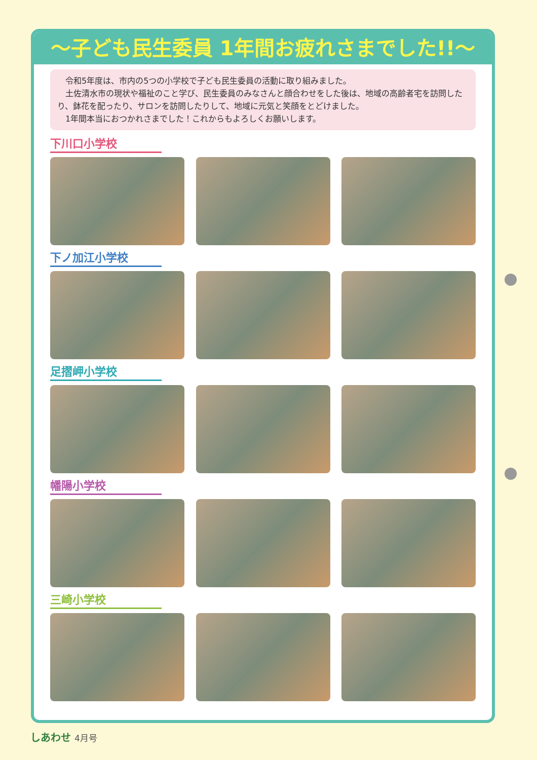～子ども民生委員 1年間お疲れさまでした!!～
　令和5年度は、市内の5つの小学校で子ども民生委員の活動に取り組みました。
　土佐清水市の現状や福祉のこと学び、民生委員のみなさんと顔合わせをした後は、地域の高齢者宅を訪問したり、鉢花を配ったり、サロンを訪問したりして、地域に元気と笑顔をとどけました。
　1年間本当におつかれさまでした！これからもよろしくお願いします。
下川口小学校
下ノ加江小学校
足摺岬小学校
幡陽小学校
三崎小学校
しあわせ 4月号